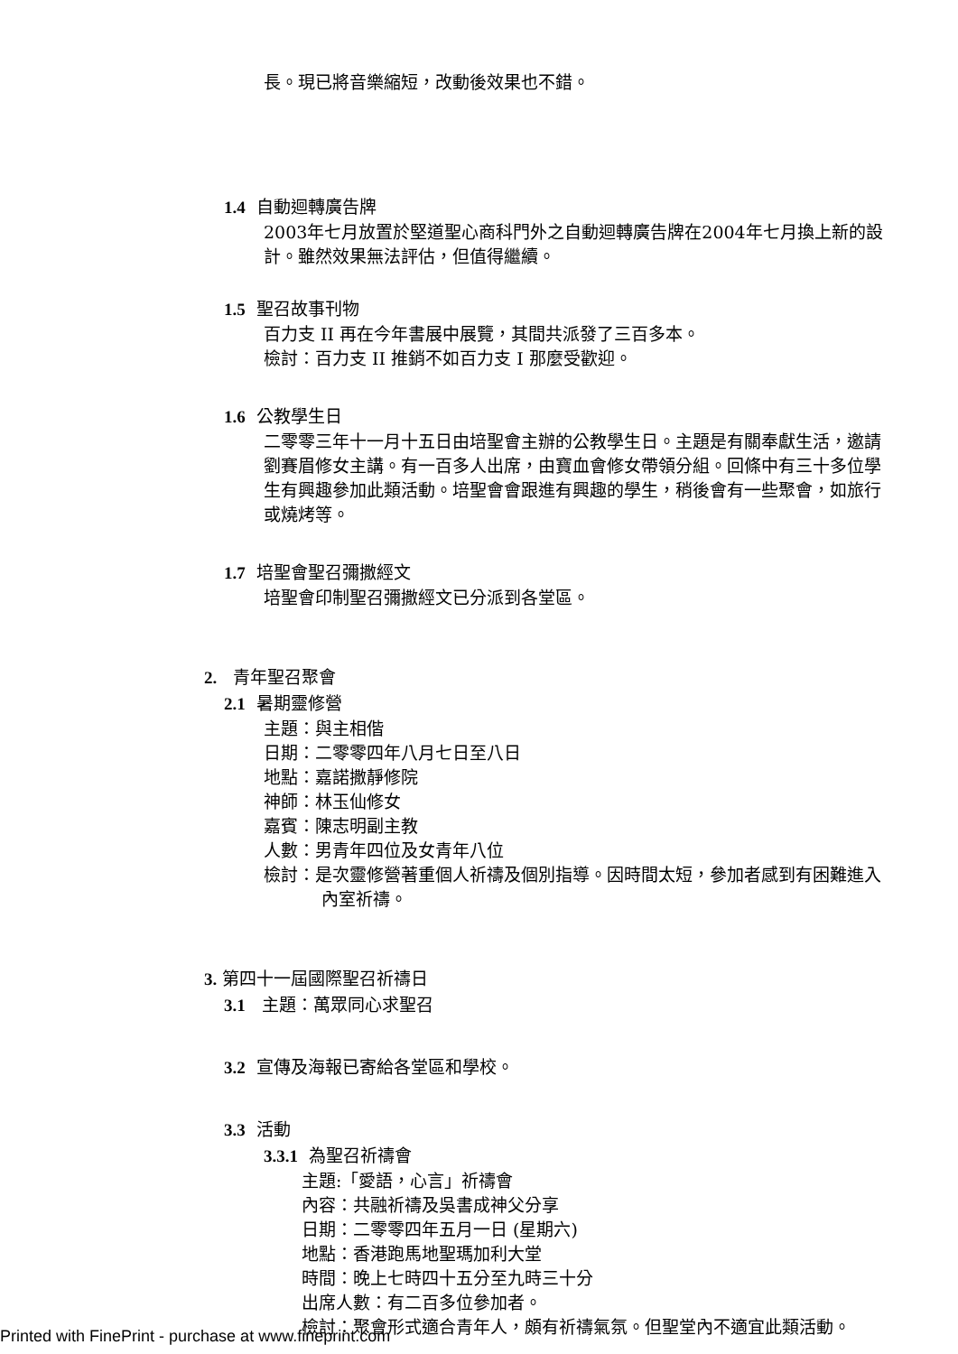長。現已將音樂縮短，改動後效果也不錯。
1.4 自動迴轉廣告牌
2003年七月放置於堅道聖心商科門外之自動迴轉廣告牌在2004年七月換上新的設計。雖然效果無法評估，但值得繼續。
1.5 聖召故事刊物
百力支 II 再在今年書展中展覽，其間共派發了三百多本。
檢討：百力支 II 推銷不如百力支 I 那麼受歡迎。
1.6 公教學生日
二零零三年十一月十五日由培聖會主辦的公教學生日。主題是有關奉獻生活，邀請劉賽眉修女主講。有一百多人出席，由寶血會修女帶領分組。回條中有三十多位學生有興趣參加此類活動。培聖會會跟進有興趣的學生，稍後會有一些聚會，如旅行或燒烤等。
1.7 培聖會聖召彌撒經文
培聖會印制聖召彌撒經文已分派到各堂區。
2. 青年聖召聚會
2.1 暑期靈修營
主題：與主相偕
日期：二零零四年八月七日至八日
地點：嘉諾撒靜修院
神師：林玉仙修女
嘉賓：陳志明副主教
人數：男青年四位及女青年八位
檢討：是次靈修營著重個人祈禱及個別指導。因時間太短，參加者感到有困難進入內室祈禱。
3. 第四十一屆國際聖召祈禱日
3.1 主題：萬眾同心求聖召
3.2 宣傳及海報已寄給各堂區和學校。
3.3 活動
3.3.1 為聖召祈禱會
主題:「愛語，心言」祈禱會
內容：共融祈禱及吳書成神父分享
日期：二零零四年五月一日 (星期六)
地點：香港跑馬地聖瑪加利大堂
時間：晚上七時四十五分至九時三十分
出席人數：有二百多位參加者。
檢討：聚會形式適合青年人，頗有祈禱氣氛。但聖堂內不適宜此類活動。
Printed with FinePrint - purchase at www.fineprint.com